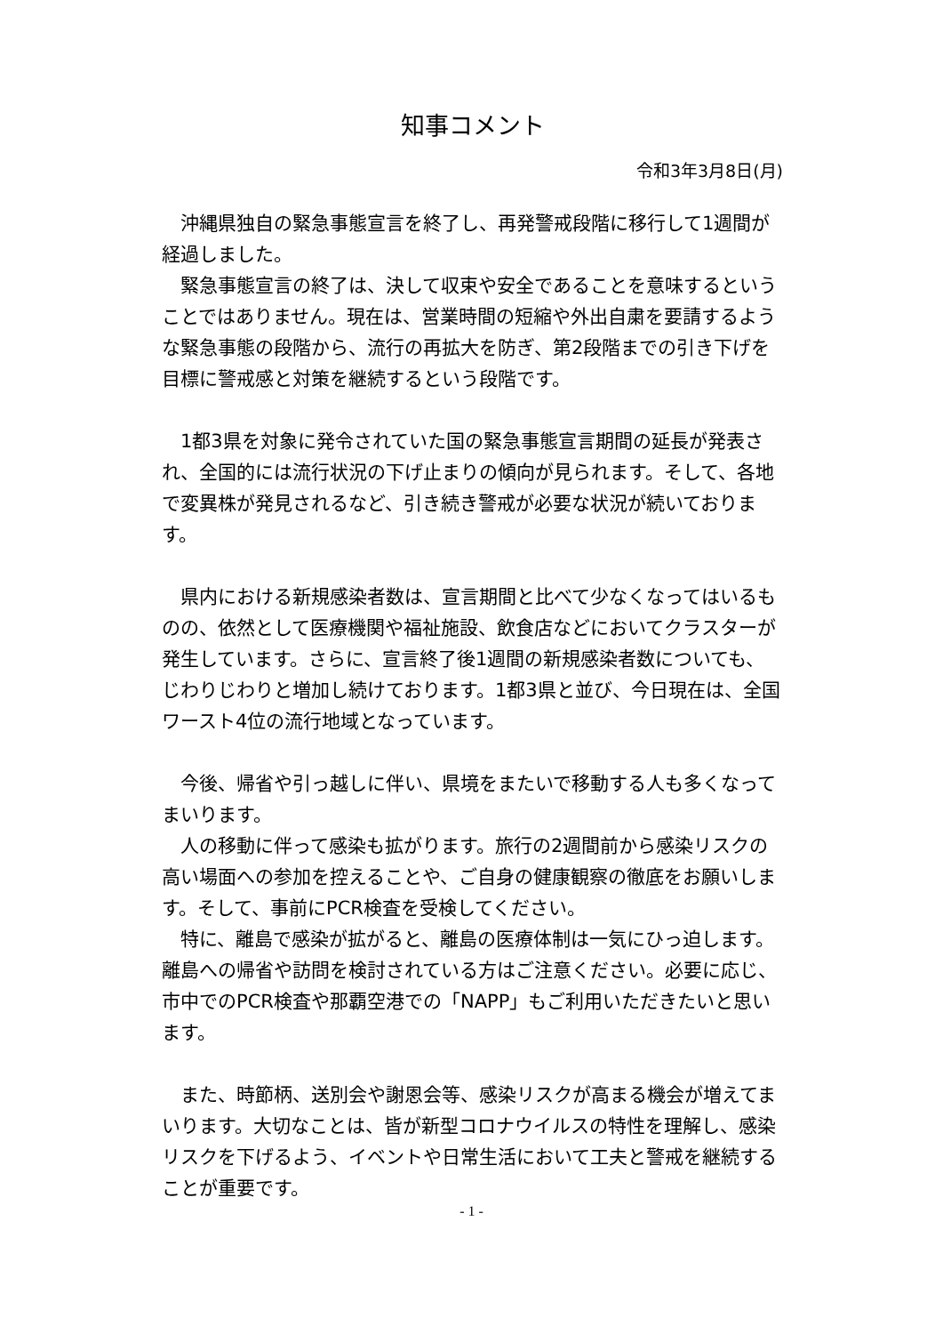知事コメント
令和3年3月8日(月)
沖縄県独自の緊急事態宣言を終了し、再発警戒段階に移行して1週間が経過しました。
緊急事態宣言の終了は、決して収束や安全であることを意味するということではありません。現在は、営業時間の短縮や外出自粛を要請するような緊急事態の段階から、流行の再拡大を防ぎ、第2段階までの引き下げを目標に警戒感と対策を継続するという段階です。
1都3県を対象に発令されていた国の緊急事態宣言期間の延長が発表され、全国的には流行状況の下げ止まりの傾向が見られます。そして、各地で変異株が発見されるなど、引き続き警戒が必要な状況が続いております。
県内における新規感染者数は、宣言期間と比べて少なくなってはいるものの、依然として医療機関や福祉施設、飲食店などにおいてクラスターが発生しています。さらに、宣言終了後1週間の新規感染者数についても、じわりじわりと増加し続けております。1都3県と並び、今日現在は、全国ワースト4位の流行地域となっています。
今後、帰省や引っ越しに伴い、県境をまたいで移動する人も多くなってまいります。
人の移動に伴って感染も拡がります。旅行の2週間前から感染リスクの高い場面への参加を控えることや、ご自身の健康観察の徹底をお願いします。そして、事前にPCR検査を受検してください。
特に、離島で感染が拡がると、離島の医療体制は一気にひっ迫します。離島への帰省や訪問を検討されている方はご注意ください。必要に応じ、市中でのPCR検査や那覇空港での「NAPP」もご利用いただきたいと思います。
また、時節柄、送別会や謝恩会等、感染リスクが高まる機会が増えてまいります。大切なことは、皆が新型コロナウイルスの特性を理解し、感染リスクを下げるよう、イベントや日常生活において工夫と警戒を継続することが重要です。
- 1 -